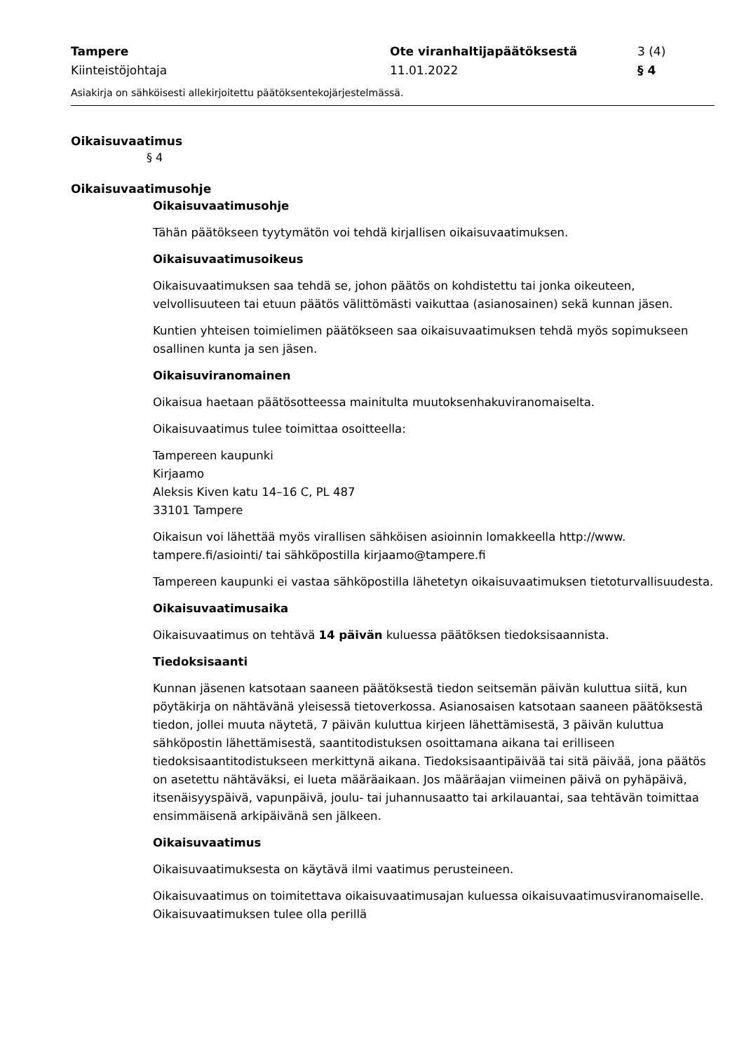Tampere
Kiinteistöjohtaja
Ote viranhaltijapäätöksestä
11.01.2022
3 (4)
§ 4
Asiakirja on sähköisesti allekirjoitettu päätöksentekojärjestelmässä.
Oikaisuvaatimus
§ 4
Oikaisuvaatimusohje
Oikaisuvaatimusohje
Tähän päätökseen tyytymätön voi tehdä kirjallisen oikaisuvaatimuksen.
Oikaisuvaatimusoikeus
Oikaisuvaatimuksen saa tehdä se, johon päätös on kohdistettu tai jonka oikeuteen, velvollisuuteen tai etuun päätös välittömästi vaikuttaa (asianosainen) sekä kunnan jäsen.
Kuntien yhteisen toimielimen päätökseen saa oikaisuvaatimuksen tehdä myös sopimukseen osallinen kunta ja sen jäsen.
Oikaisuviranomainen
Oikaisua haetaan päätösotteessa mainitulta muutoksenhakuviranomaiselta.
Oikaisuvaatimus tulee toimittaa osoitteella:
Tampereen kaupunki
Kirjaamo
Aleksis Kiven katu 14–16 C, PL 487
33101 Tampere
Oikaisun voi lähettää myös virallisen sähköisen asioinnin lomakkeella http://www. tampere.fi/asiointi/ tai sähköpostilla kirjaamo@tampere.fi
Tampereen kaupunki ei vastaa sähköpostilla lähetetyn oikaisuvaatimuksen tietoturvallisuudesta.
Oikaisuvaatimusaika
Oikaisuvaatimus on tehtävä 14 päivän kuluessa päätöksen tiedoksisaannista.
Tiedoksisaanti
Kunnan jäsenen katsotaan saaneen päätöksestä tiedon seitsemän päivän kuluttua siitä, kun pöytäkirja on nähtävänä yleisessä tietoverkossa. Asianosaisen katsotaan saaneen päätöksestä tiedon, jollei muuta näytetä, 7 päivän kuluttua kirjeen lähettämisestä, 3 päivän kuluttua sähköpostin lähettämisestä, saantitodistuksen osoittamana aikana tai erilliseen tiedoksisaantitodistukseen merkittynä aikana. Tiedoksisaantipäivää tai sitä päivää, jona päätös on asetettu nähtäväksi, ei lueta määräaikaan. Jos määräajan viimeinen päivä on pyhäpäivä, itsenäisyyspäivä, vapunpäivä, joulu- tai juhannusaatto tai arkilauantai, saa tehtävän toimittaa ensimmäisenä arkipäivänä sen jälkeen.
Oikaisuvaatimus
Oikaisuvaatimuksesta on käytävä ilmi vaatimus perusteineen.
Oikaisuvaatimus on toimitettava oikaisuvaatimusajan kuluessa oikaisuvaatimusviranomaiselle. Oikaisuvaatimuksen tulee olla perillä